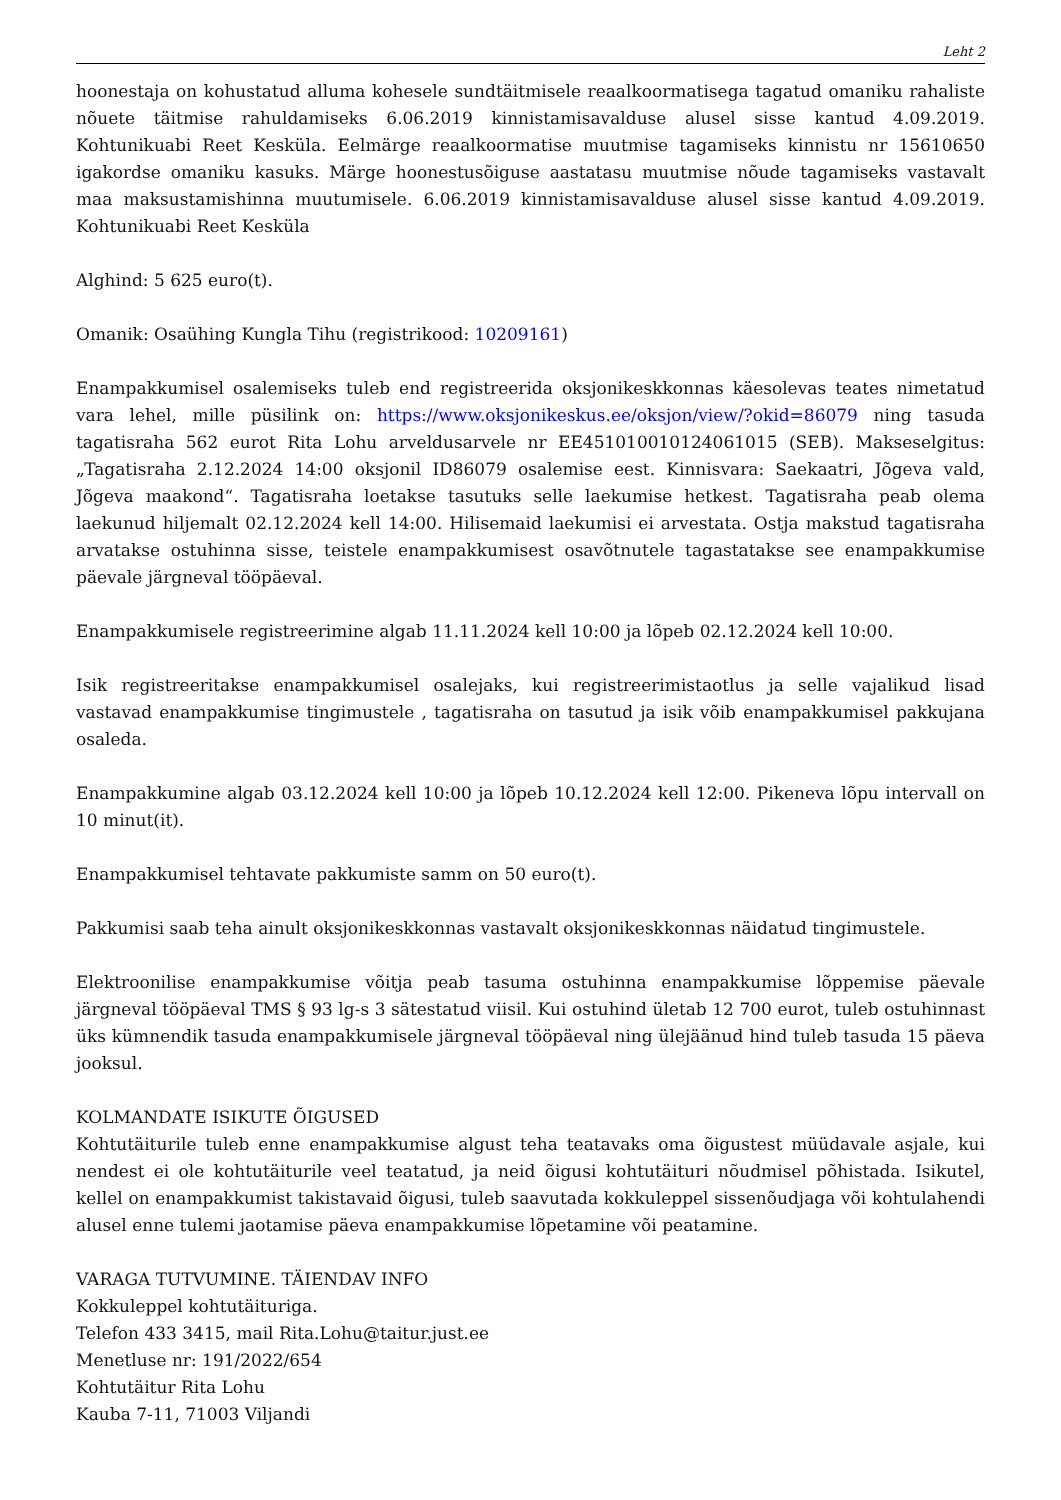Leht 2
hoonestaja on kohustatud alluma kohesele sundtäitmisele reaalkoormatisega tagatud omaniku rahaliste nõuete täitmise rahuldamiseks 6.06.2019 kinnistamisavalduse alusel sisse kantud 4.09.2019. Kohtunikuabi Reet Kesküla. Eelmärge reaalkoormatise muutmise tagamiseks kinnistu nr 15610650 igakordse omaniku kasuks. Märge hoonestusõiguse aastatasu muutmise nõude tagamiseks vastavalt maa maksustamishinna muutumisele. 6.06.2019 kinnistamisavalduse alusel sisse kantud 4.09.2019. Kohtunikuabi Reet Kesküla
Alghind: 5 625 euro(t).
Omanik: Osaühing Kungla Tihu (registrikood: 10209161)
Enampakkumisel osalemiseks tuleb end registreerida oksjonikeskkonnas käesolevas teates nimetatud vara lehel, mille püsilink on: https://www.oksjonikeskus.ee/oksjon/view/?okid=86079 ning tasuda tagatisraha 562 eurot Rita Lohu arveldusarvele nr EE451010010124061015 (SEB). Makseselgitus: „Tagatisraha 2.12.2024 14:00 oksjonil ID86079 osalemise eest. Kinnisvara: Saekaatri, Jõgeva vald, Jõgeva maakond“. Tagatisraha loetakse tasutuks selle laekumise hetkest. Tagatisraha peab olema laekunud hiljemalt 02.12.2024 kell 14:00. Hilisemaid laekumisi ei arvestata. Ostja makstud tagatisraha arvatakse ostuhinna sisse, teistele enampakkumisest osavõtnutele tagastatakse see enampakkumise päevale järgneval tööpäeval.
Enampakkumisele registreerimine algab 11.11.2024 kell 10:00 ja lõpeb 02.12.2024 kell 10:00.
Isik registreeritakse enampakkumisel osalejaks, kui registreerimistaotlus ja selle vajalikud lisad vastavad enampakkumise tingimustele , tagatisraha on tasutud ja isik võib enampakkumisel pakkujana osaleda.
Enampakkumine algab 03.12.2024 kell 10:00 ja lõpeb 10.12.2024 kell 12:00. Pikeneva lõpu intervall on 10 minut(it).
Enampakkumisel tehtavate pakkumiste samm on 50 euro(t).
Pakkumisi saab teha ainult oksjonikeskkonnas vastavalt oksjonikeskkonnas näidatud tingimustele.
Elektroonilise enampakkumise võitja peab tasuma ostuhinna enampakkumise lõppemise päevale järgneval tööpäeval TMS § 93 lg-s 3 sätestatud viisil. Kui ostuhind ületab 12 700 eurot, tuleb ostuhinnast üks kümnendik tasuda enampakkumisele järgneval tööpäeval ning ülejäänud hind tuleb tasuda 15 päeva jooksul.
KOLMANDATE ISIKUTE ÕIGUSED
Kohtutäiturile tuleb enne enampakkumise algust teha teatavaks oma õigustest müüdavale asjale, kui nendest ei ole kohtutäiturile veel teatatud, ja neid õigusi kohtutäituri nõudmisel põhistada. Isikutel, kellel on enampakkumist takistavaid õigusi, tuleb saavutada kokkuleppel sissenõudjaga või kohtulahendi alusel enne tulemi jaotamise päeva enampakkumise lõpetamine või peatamine.
VARAGA TUTVUMINE. TÄIENDAV INFO
Kokkuleppel kohtutäituriga.
Telefon 433 3415, mail Rita.Lohu@taitur.just.ee
Menetluse nr: 191/2022/654
Kohtutäitur Rita Lohu
Kauba 7-11, 71003 Viljandi